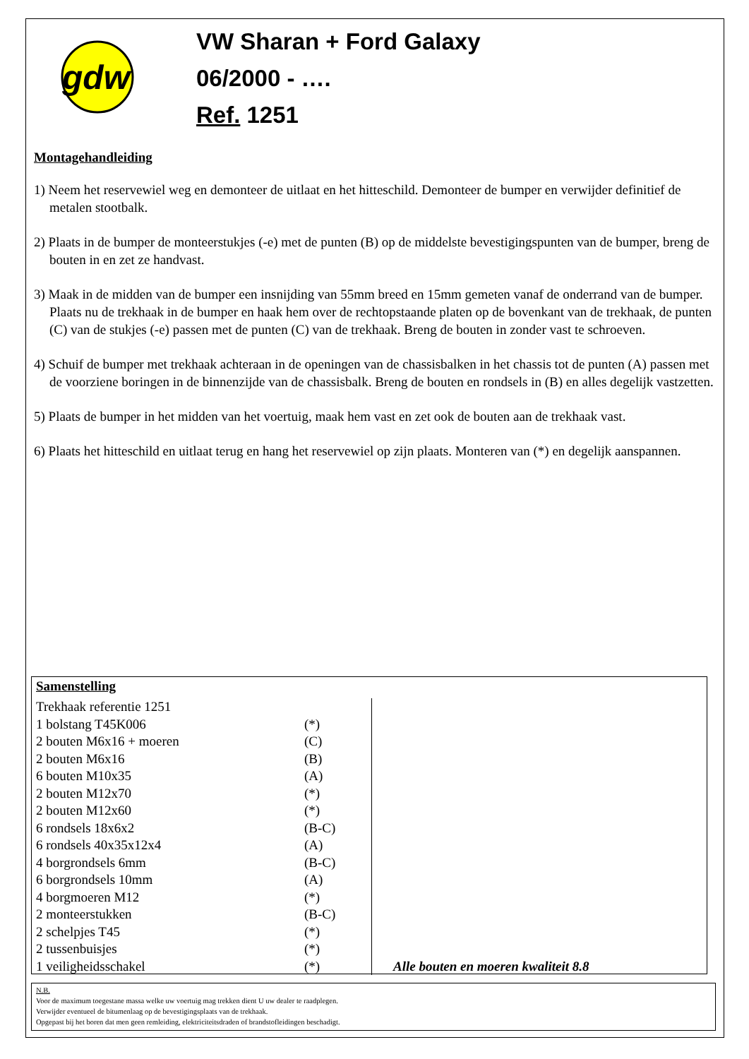gdw
VW Sharan + Ford Galaxy
06/2000 - ….
Ref. 1251
Montagehandleiding
1) Neem het reservewiel weg en demonteer de uitlaat en het hitteschild. Demonteer de bumper en verwijder definitief de metalen stootbalk.
2) Plaats in de bumper de monteerstukjes (-e) met de punten (B) op de middelste bevestigingspunten van de bumper, breng de bouten in en zet ze handvast.
3) Maak in de midden van de bumper een insnijding van 55mm breed en 15mm gemeten vanaf de onderrand van de bumper. Plaats nu de trekhaak in de bumper en haak hem over de rechtopstaande platen op de bovenkant van de trekhaak, de punten (C) van de stukjes (-e) passen met de punten (C) van de trekhaak. Breng de bouten in zonder vast te schroeven.
4) Schuif de bumper met trekhaak achteraan in de openingen van de chassisbalken in het chassis tot de punten (A) passen met de voorziene boringen in de binnenzijde van de chassisbalk. Breng de bouten en rondsels in (B) en alles degelijk vastzetten.
5) Plaats de bumper in het midden van het voertuig, maak hem vast en zet ook de bouten aan de trekhaak vast.
6) Plaats het hitteschild en uitlaat terug en hang het reservewiel op zijn plaats. Monteren van (*) en degelijk aanspannen.
Samenstelling
| Trekhaak referentie 1251 | | Alle bouten en moeren kwaliteit 8.8 |
| 1 bolstang T45K006 | (*) | |
| 2 bouten M6x16 + moeren | (C) | |
| 2 bouten M6x16 | (B) | |
| 6 bouten M10x35 | (A) | |
| 2 bouten M12x70 | (*) | |
| 2 bouten M12x60 | (*) | |
| 6 rondsels 18x6x2 | (B-C) | |
| 6 rondsels 40x35x12x4 | (A) | |
| 4 borgrondsels 6mm | (B-C) | |
| 6 borgrondsels 10mm | (A) | |
| 4 borgmoeren M12 | (*) | |
| 2 monteerstukken | (B-C) | |
| 2 schelpjes T45 | (*) | |
| 2 tussenbuisjes | (*) | |
| 1 veiligheidsschakel | (*) | |
N.B.
Voor de maximum toegestane massa welke uw voertuig mag trekken dient U uw dealer te raadplegen.
Verwijder eventueel de bitumenlaag op de bevestigingsplaats van de trekhaak.
Opgepast bij het boren dat men geen remleiding, elektriciteitsdraden of brandstofleidingen beschadigt.